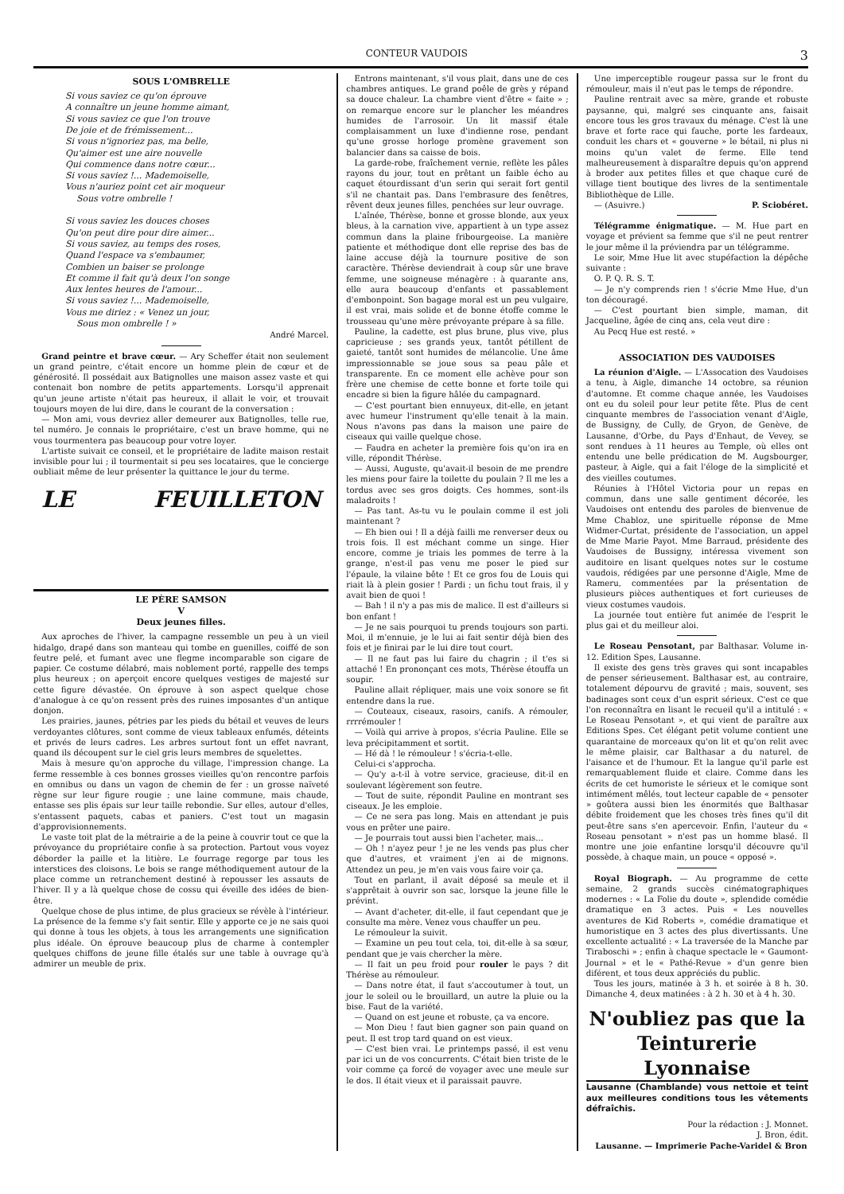CONTEUR VAUDOIS 3
SOUS L'OMBRELLE
Si vous saviez ce qu'on éprouve
A connaître un jeune homme aimant,
Si vous saviez ce que l'on trouve
De joie et de frémissement...
Si vous n'ignoriez pas, ma belle,
Qu'aimer est une aire nouvelle
Qui commence dans notre cœur...
Si vous saviez !... Mademoiselle,
Vous n'auriez point cet air moqueur
Sous votre ombrelle !
Si vous saviez les douces choses
Qu'on peut dire pour dire aimer...
Si vous saviez, au temps des roses,
Quand l'espace va s'embaumer,
Combien un baiser se prolonge
Et comme il fait qu'à deux l'on songe
Aux lentes heures de l'amour...
Si vous saviez !... Mademoiselle,
Vous me diriez : « Venez un jour,
Sous mon ombrelle ! »
André Marcel.
Grand peintre et brave cœur. — Ary Scheffer était non seulement un grand peintre, c'était encore un homme plein de cœur et de générosité. Il possédait aux Batignolles une maison assez vaste et qui contenait bon nombre de petits appartements. Lorsqu'il apprenait qu'un jeune artiste n'était pas heureux, il allait le voir, et trouvait toujours moyen de lui dire, dans le courant de la conversation :
— Mon ami, vous devriez aller demeurer aux Batignolles, telle rue, tel numéro. Je connais le propriétaire, c'est un brave homme, qui ne vous tourmentera pas beaucoup pour votre loyer.
L'artiste suivait ce conseil, et le propriétaire de ladite maison restait invisible pour lui ; il tourmentait si peu ses locataires, que le concierge oubliait même de leur présenter la quittance le jour du terme.
LE FEUILLETON
LE PÈRE SAMSON
V
Deux jeunes filles.
Aux aproches de l'hiver, la campagne ressemble un peu à un vieil hidalgo, drapé dans son manteau qui tombe en guenilles, coiffé de son feutre pelé, et fumant avec une flegme incomparable son cigare de papier. Ce costume délabré, mais noblement porté, rappelle des temps plus heureux ; on aperçoit encore quelques vestiges de majesté sur cette figure dévastée. On éprouve à son aspect quelque chose d'analogue à ce qu'on ressent près des ruines imposantes d'un antique donjon.
Les prairies, jaunes, pétries par les pieds du bétail et veuves de leurs verdoyantes clôtures, sont comme de vieux tableaux enfumés, déteints et privés de leurs cadres. Les arbres surtout font un effet navrant, quand ils découpent sur le ciel gris leurs membres de squelettes.
Mais à mesure qu'on approche du village, l'impression change. La ferme ressemble à ces bonnes grosses vieilles qu'on rencontre parfois en omnibus ou dans un vagon de chemin de fer : un grosse naïveté règne sur leur figure rougie ; une laine commune, mais chaude, entasse ses plis épais sur leur taille rebondie. Sur elles, autour d'elles, s'entassent paquets, cabas et paniers. C'est tout un magasin d'approvisionnements.
Le vaste toit plat de la métrairie a de la peine à couvrir tout ce que la prévoyance du propriétaire confie à sa protection. Partout vous voyez déborder la paille et la litière. Le fourrage regorge par tous les interstices des cloisons. Le bois se range méthodiquement autour de la place comme un retranchement destiné à repousser les assauts de l'hiver. Il y a là quelque chose de cossu qui éveille des idées de bien-être.
Quelque chose de plus intime, de plus gracieux se révèle à l'intérieur. La présence de la femme s'y fait sentir. Elle y apporte ce je ne sais quoi qui donne à tous les objets, à tous les arrangements une signification plus idéale. On éprouve beaucoup plus de charme à contempler quelques chiffons de jeune fille étalés sur une table à ouvrage qu'à admirer un meuble de prix.
Entrons maintenant, s'il vous plait, dans une de ces chambres antiques. Le grand poêle de grès y répand sa douce chaleur. La chambre vient d'être « faite » ; on remarque encore sur le plancher les méandres humides de l'arrosoir. Un lit massif étale complaisamment un luxe d'indienne rose, pendant qu'une grosse horloge promène gravement son balancier dans sa caisse de bois.
La garde-robe, fraîchement vernie, reflète les pâles rayons du jour, tout en prêtant un faible écho au caquet étourdissant d'un serin qui serait fort gentil s'il ne chantait pas. Dans l'embrasure des fenêtres, rêvent deux jeunes filles, penchées sur leur ouvrage.
L'aînée, Thérèse, bonne et grosse blonde, aux yeux bleus, à la carnation vive, appartient à un type assez commun dans la plaine fribourgeoise. La manière patiente et méthodique dont elle reprise des bas de laine accuse déjà la tournure positive de son caractère. Thérèse deviendrait à coup sûr une brave femme, une soigneuse ménagère : à quarante ans, elle aura beaucoup d'enfants et passablement d'embonpoint. Son bagage moral est un peu vulgaire, il est vrai, mais solide et de bonne étoffe comme le trousseau qu'une mère prévoyante prépare à sa fille.
Pauline, la cadette, est plus brune, plus vive, plus capricieuse ; ses grands yeux, tantôt pétillent de gaieté, tantôt sont humides de mélancolie. Une âme impressionnable se joue sous sa peau pâle et transparente. En ce moment elle achève pour son frère une chemise de cette bonne et forte toile qui encadre si bien la figure hâlée du campagnard.
— C'est pourtant bien ennuyeux, dit-elle, en jetant avec humeur l'instrument qu'elle tenait à la main. Nous n'avons pas dans la maison une paire de ciseaux qui vaille quelque chose.
— Faudra en acheter la première fois qu'on ira en ville, répondit Thérèse.
— Aussi, Auguste, qu'avait-il besoin de me prendre les miens pour faire la toilette du poulain ? Il me les a tordus avec ses gros doigts. Ces hommes, sont-ils maladroits !
— Pas tant. As-tu vu le poulain comme il est joli maintenant ?
— Eh bien oui ! Il a déjà failli me renverser deux ou trois fois. Il est méchant comme un singe. Hier encore, comme je triais les pommes de terre à la grange, n'est-il pas venu me poser le pied sur l'épaule, la vilaine bête ! Et ce gros fou de Louis qui riait là à plein gosier ! Pardi ; un fichu tout frais, il y avait bien de quoi !
— Bah ! il n'y a pas mis de malice. Il est d'ailleurs si bon enfant !
— Je ne sais pourquoi tu prends toujours son parti. Moi, il m'ennuie, je le lui ai fait sentir déjà bien des fois et je finirai par le lui dire tout court.
— Il ne faut pas lui faire du chagrin ; il t'es si attaché ! En prononçant ces mots, Thérèse étouffa un soupir.
Pauline allait répliquer, mais une voix sonore se fit entendre dans la rue.
— Couteaux, ciseaux, rasoirs, canifs. A rémouler, rrrrémouler !
— Voilà qui arrive à propos, s'écria Pauline. Elle se leva précipitamment et sortit.
— Hé dà ! le rémouleur ! s'écria-t-elle.
Celui-ci s'approcha.
— Qu'y a-t-il à votre service, gracieuse, dit-il en soulevant légèrement son feutre.
— Tout de suite, répondit Pauline en montrant ses ciseaux. Je les emploie.
— Ce ne sera pas long. Mais en attendant je puis vous en prêter une paire.
— Je pourrais tout aussi bien l'acheter, mais...
— Oh ! n'ayez peur ! je ne les vends pas plus cher que d'autres, et vraiment j'en ai de mignons. Attendez un peu, je m'en vais vous faire voir ça.
Tout en parlant, il avait déposé sa meule et il s'apprêtait à ouvrir son sac, lorsque la jeune fille le prévint.
— Avant d'acheter, dit-elle, il faut cependant que je consulte ma mère. Venez vous chauffer un peu.
Le rémouleur la suivit.
— Examine un peu tout cela, toi, dit-elle à sa sœur, pendant que je vais chercher la mère.
— Il fait un peu froid pour rouler le pays ? dit Thérèse au rémouleur.
— Dans notre état, il faut s'accoutumer à tout, un jour le soleil ou le brouillard, un autre la pluie ou la bise. Faut de la variété.
— Quand on est jeune et robuste, ça va encore.
— Mon Dieu ! faut bien gagner son pain quand on peut. Il est trop tard quand on est vieux.
— C'est bien vrai. Le printemps passé, il est venu par ici un de vos concurrents. C'était bien triste de le voir comme ça forcé de voyager avec une meule sur le dos. Il était vieux et il paraissait pauvre.
Une imperceptible rougeur passa sur le front du rémouleur, mais il n'eut pas le temps de répondre.
Pauline rentrait avec sa mère, grande et robuste paysanne, qui, malgré ses cinquante ans, faisait encore tous les gros travaux du ménage. C'est là une brave et forte race qui fauche, porte les fardeaux, conduit les chars et « gouverne » le bétail, ni plus ni moins qu'un valet de ferme. Elle tend malheureusement à disparaître depuis qu'on apprend à broder aux petites filles et que chaque curé de village tient boutique des livres de la sentimentale Bibliothèque de Lille.
— (Asuivre.) P. Sciobéret.
Télégramme énigmatique. — M. Hue part en voyage et prévient sa femme que s'il ne peut rentrer le jour même il la préviendra par un télégramme.
Le soir, Mme Hue lit avec stupéfaction la dépêche suivante :
O. P. Q. R. S. T.
— Je n'y comprends rien ! s'écrie Mme Hue, d'un ton découragé.
— C'est pourtant bien simple, maman, dit Jacqueline, âgée de cinq ans, cela veut dire :
Au Pecq Hue est resté. »
ASSOCIATION DES VAUDOISES
La réunion d'Aigle. — L'Assocation des Vaudoises a tenu, à Aigle, dimanche 14 octobre, sa réunion d'automne. Et comme chaque année, les Vaudoises ont eu du soleil pour leur petite fête. Plus de cent cinquante membres de l'association venant d'Aigle, de Bussigny, de Cully, de Gryon, de Genève, de Lausanne, d'Orbe, du Pays d'Enhaut, de Vevey, se sont rendues à 11 heures au Temple, où elles ont entendu une belle prédication de M. Augsbourger, pasteur, à Aigle, qui a fait l'éloge de la simplicité et des vieilles coutumes.
Réunies à l'Hôtel Victoria pour un repas en commun, dans une salle gentiment décorée, les Vaudoises ont entendu des paroles de bienvenue de Mme Chabloz, une spirituelle réponse de Mme Widmer-Curtat, présidente de l'association, un appel de Mme Marie Payot. Mme Barraud, présidente des Vaudoises de Bussigny, intéressa vivement son auditoire en lisant quelques notes sur le costume vaudois, rédigées par une personne d'Aigle, Mme de Rameru, commentées par la présentation de plusieurs pièces authentiques et fort curieuses de vieux costumes vaudois.
La journée tout entière fut animée de l'esprit le plus gai et du meilleur aloi.
Le Roseau Pensotant, par Balthasar. Volume in-12. Edition Spes, Lausanne.
Il existe des gens très graves qui sont incapables de penser sérieusement. Balthasar est, au contraire, totalement dépourvu de gravité ; mais, souvent, ses badinages sont ceux d'un esprit sérieux. C'est ce que l'on reconnaîtra en lisant le recueil qu'il a intitulé : « Le Roseau Pensotant », et qui vient de paraître aux Editions Spes. Cet élégant petit volume contient une quarantaine de morceaux qu'on lit et qu'on relit avec le même plaisir, car Balthasar a du naturel, de l'aisance et de l'humour. Et la langue qu'il parle est remarquablement fluide et claire. Comme dans les écrits de cet humoriste le sérieux et le comique sont intimément mêlés, tout lecteur capable de « pensoter » goûtera aussi bien les énormités que Balthasar débite froidement que les choses très fines qu'il dit peut-être sans s'en apercevoir. Enfin, l'auteur du « Roseau pensotant » n'est pas un homme blasé. Il montre une joie enfantine lorsqu'il découvre qu'il possède, à chaque main, un pouce « opposé ».
Royal Biograph. — Au programme de cette semaine, 2 grands succès cinématographiques modernes : « La Folie du doute », splendide comédie dramatique en 3 actes. Puis « Les nouvelles aventures de Kid Roberts », comédie dramatique et humoristique en 3 actes des plus divertissants. Une excellente actualité : « La traversée de la Manche par Tiraboschi » ; enfin à chaque spectacle le « Gaumont-Journal » et le « Pathé-Revue » d'un genre bien diférent, et tous deux appréciés du public.
Tous les jours, matinée à 3 h. et soirée à 8 h. 30. Dimanche 4, deux matinées : à 2 h. 30 et à 4 h. 30.
N'oubliez pas que la Teinturerie Lyonnaise
Lausanne (Chamblande) vous nettoie et teint aux meilleures conditions tous les vêtements défraîchis.
Pour la rédaction : J. Monnet.
J. Bron, édit.
Lausanne. — Imprimerie Pache-Varidel & Bron